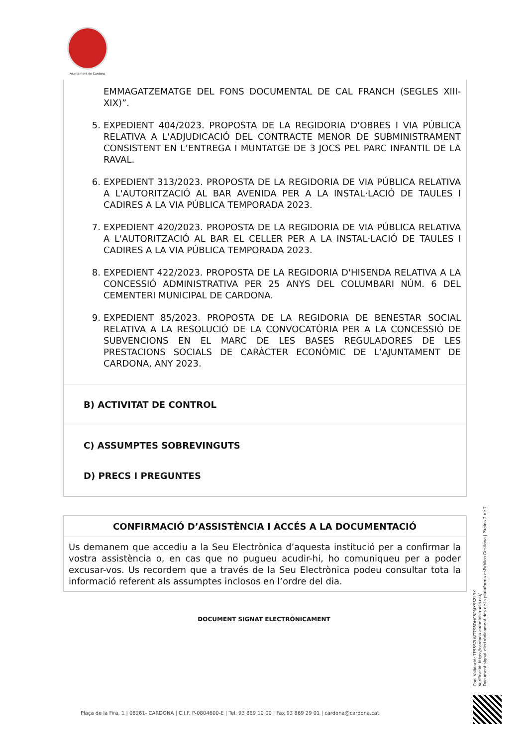Ajuntament de Cardona
EMMAGATZEMATGE DEL FONS DOCUMENTAL DE CAL FRANCH (SEGLES XIII-XIX)”.
5. EXPEDIENT 404/2023. PROPOSTA DE LA REGIDORIA D'OBRES I VIA PÚBLICA RELATIVA A L'ADJUDICACIÓ DEL CONTRACTE MENOR DE SUBMINISTRAMENT CONSISTENT EN L’ENTREGA I MUNTATGE DE 3 JOCS PEL PARC INFANTIL DE LA RAVAL.
6. EXPEDIENT 313/2023. PROPOSTA DE LA REGIDORIA DE VIA PÚBLICA RELATIVA A L'AUTORITZACIÓ AL BAR AVENIDA PER A LA INSTAL·LACIÓ DE TAULES I CADIRES A LA VIA PÚBLICA TEMPORADA 2023.
7. EXPEDIENT 420/2023. PROPOSTA DE LA REGIDORIA DE VIA PÚBLICA RELATIVA A L'AUTORITZACIÓ AL BAR EL CELLER PER A LA INSTAL·LACIÓ DE TAULES I CADIRES A LA VIA PÚBLICA TEMPORADA 2023.
8. EXPEDIENT 422/2023. PROPOSTA DE LA REGIDORIA D'HISENDA RELATIVA A LA CONCESSIÓ ADMINISTRATIVA PER 25 ANYS DEL COLUMBARI NÚM. 6 DEL CEMENTERI MUNICIPAL DE CARDONA.
9. EXPEDIENT 85/2023. PROPOSTA DE LA REGIDORIA DE BENESTAR SOCIAL RELATIVA A LA RESOLUCIÓ DE LA CONVOCATÒRIA PER A LA CONCESSIÓ DE SUBVENCIONS EN EL MARC DE LES BASES REGULADORES DE LES PRESTACIONS SOCIALS DE CARÀCTER ECONÒMIC DE L’AJUNTAMENT DE CARDONA, ANY 2023.
B) ACTIVITAT DE CONTROL
C) ASSUMPTES SOBREVINGUTS
D) PRECS I PREGUNTES
CONFIRMACIÓ D’ASSISTÈNCIA I ACCÉS A LA DOCUMENTACIÓ
Us demanem que accediu a la Seu Electrònica d’aquesta institució per a confirmar la vostra assistència o, en cas que no pugueu acudir-hi, ho comuniqueu per a poder excusar-vos. Us recordem que a través de la Seu Electrònica podeu consultar tota la informació referent als assumptes inclosos en l’ordre del dia.
DOCUMENT SIGNAT ELECTRÒNICAMENT
Codi Validació: 7F55S7LWT7S5DHC5PMX95ZL3K
Verificació: https://cardona.eadministracio.cat/
Document signat electrònicament des de la plataforma esPublico Gestiona | Pàgina 2 de 2
Plaça de la Fira, 1 | 08261- CARDONA | C.I.F. P-0804600-E | Tel. 93 869 10 00 | Fax 93 869 29 01 | cardona@cardona.cat